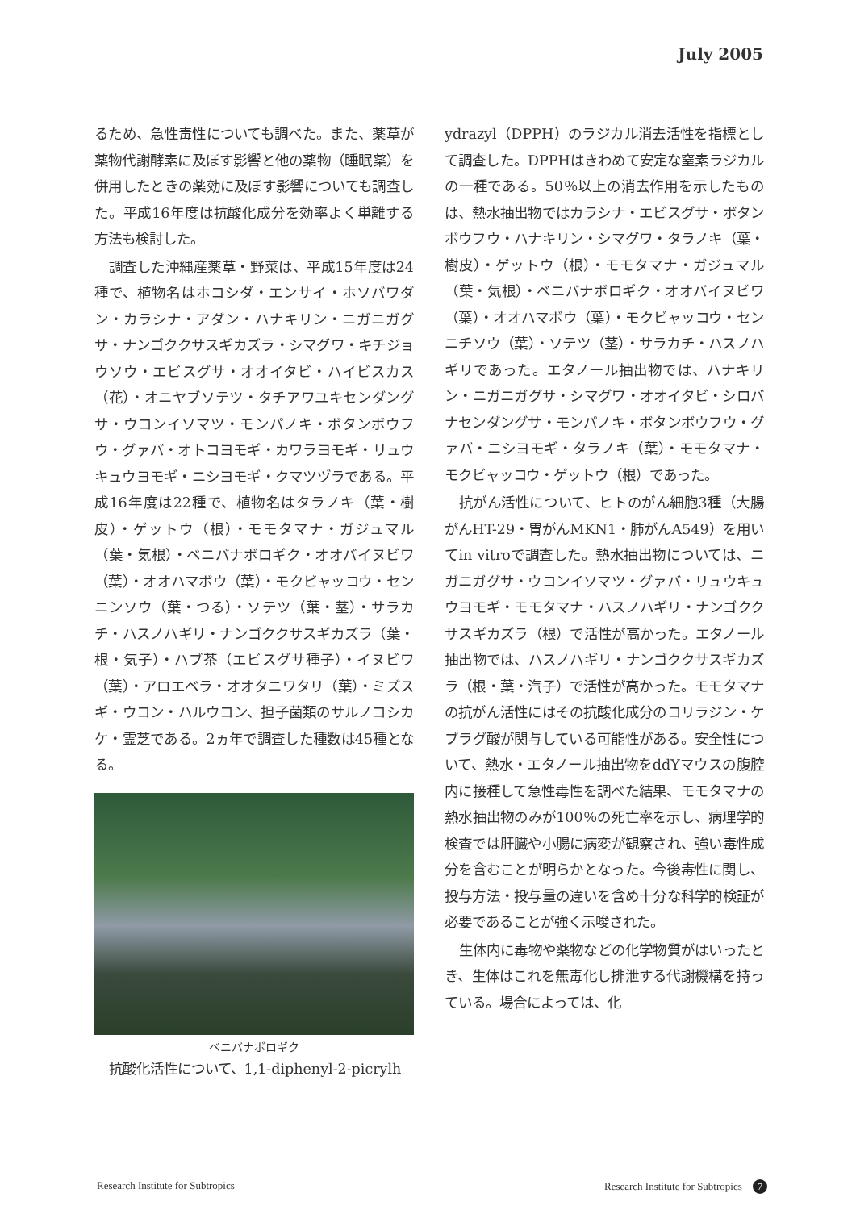July 2005
るため、急性毒性についても調べた。また、薬草が薬物代謝酵素に及ぼす影響と他の薬物（睡眠薬）を併用したときの薬効に及ぼす影響についても調査した。平成16年度は抗酸化成分を効率よく単離する方法も検討した。
調査した沖縄産薬草・野菜は、平成15年度は24種で、植物名はホコシダ・エンサイ・ホソバワダン・カラシナ・アダン・ハナキリン・ニガニガグサ・ナンゴククサスギカズラ・シマグワ・キチジョウソウ・エビスグサ・オオイタビ・ハイビスカス（花）・オニヤブソテツ・タチアワユキセンダングサ・ウコンイソマツ・モンパノキ・ボタンボウフウ・グァバ・オトコヨモギ・カワラヨモギ・リュウキュウヨモギ・ニシヨモギ・クマツヅラである。平成16年度は22種で、植物名はタラノキ（葉・樹皮）・ゲットウ（根）・モモタマナ・ガジュマル（葉・気根）・ベニバナボロギク・オオバイヌビワ（葉）・オオハマボウ（葉）・モクビャッコウ・センニンソウ（葉・つる）・ソテツ（葉・茎）・サラカチ・ハスノハギリ・ナンゴククサスギカズラ（葉・根・気子）・ハブ茶（エビスグサ種子）・イヌビワ（葉）・アロエベラ・オオタニワタリ（葉）・ミズスギ・ウコン・ハルウコン、担子菌類のサルノコシカケ・霊芝である。2ヵ年で調査した種数は45種となる。
ベニバナボロギク
抗酸化活性について、1,1-diphenyl-2-picrylh
ydrazyl（DPPH）のラジカル消去活性を指標として調査した。DPPHはきわめて安定な窒素ラジカルの一種である。50％以上の消去作用を示したものは、熱水抽出物ではカラシナ・エビスグサ・ボタンボウフウ・ハナキリン・シマグワ・タラノキ（葉・樹皮）・ゲットウ（根）・モモタマナ・ガジュマル（葉・気根）・ベニバナボロギク・オオバイヌビワ（葉）・オオハマボウ（葉）・モクビャッコウ・センニチソウ（葉）・ソテツ（茎）・サラカチ・ハスノハギリであった。エタノール抽出物では、ハナキリン・ニガニガグサ・シマグワ・オオイタビ・シロバナセンダングサ・モンパノキ・ボタンボウフウ・グァバ・ニシヨモギ・タラノキ（葉）・モモタマナ・モクビャッコウ・ゲットウ（根）であった。
抗がん活性について、ヒトのがん細胞3種（大腸がんHT-29・胃がんMKN1・肺がんA549）を用いてin vitroで調査した。熱水抽出物については、ニガニガグサ・ウコンイソマツ・グァバ・リュウキュウヨモギ・モモタマナ・ハスノハギリ・ナンゴククサスギカズラ（根）で活性が高かった。エタノール抽出物では、ハスノハギリ・ナンゴククサスギカズラ（根・葉・汽子）で活性が高かった。モモタマナの抗がん活性にはその抗酸化成分のコリラジン・ケブラグ酸が関与している可能性がある。安全性について、熱水・エタノール抽出物をddYマウスの腹腔内に接種して急性毒性を調べた結果、モモタマナの熱水抽出物のみが100％の死亡率を示し、病理学的検査では肝臓や小腸に病変が観察され、強い毒性成分を含むことが明らかとなった。今後毒性に関し、投与方法・投与量の違いを含め十分な科学的検証が必要であることが強く示唆された。
生体内に毒物や薬物などの化学物質がはいったとき、生体はこれを無毒化し排泄する代謝機構を持っている。場合によっては、化
Research Institute for Subtropics
Research Institute for Subtropics 7